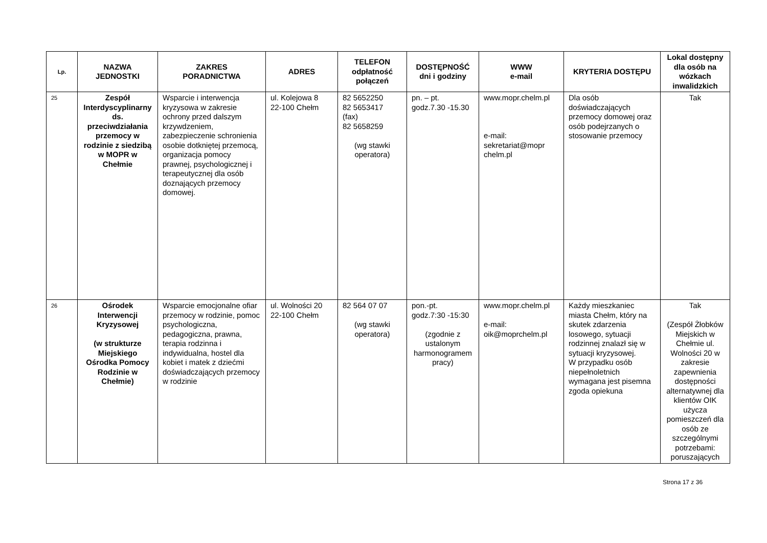| Lp. | NAZWA JEDNOSTKI | ZAKRES PORADNICTWA | ADRES | TELEFON odpłatność połączeń | DOSTĘPNOŚĆ dni i godziny | WWW e-mail | KRYTERIA DOSTĘPU | Lokal dostępny dla osób na wózkach inwalidzkich |
| --- | --- | --- | --- | --- | --- | --- | --- | --- |
| 25 | Zespół Interdyscyplinarny ds. przeciwdziałania przemocy w rodzinie z siedzibą w MOPR w Chełmie | Wsparcie i interwencja kryzysowa w zakresie ochrony przed dalszym krzywdzeniem, zabezpieczenie schronienia osobie dotkniętej przemocą, organizacja pomocy prawnej, psychologicznej i terapeutycznej dla osób doznających przemocy domowej. | ul. Kolejowa 8 22-100 Chełm | 82 5652250 82 5653417 (fax) 82 5658259 (wg stawki operatora) | pn. – pt. godz.7.30 -15.30 | www.mopr.chelm.pl e-mail: sekretariat@mopr chelm.pl | Dla osób doświadczających przemocy domowej oraz osób podejrzanych o stosowanie przemocy | Tak |
| 26 | Ośrodek Interwencji Kryzysowej (w strukturze Miejskiego Ośrodka Pomocy Rodzinie w Chełmie) | Wsparcie emocjonalne ofiar przemocy w rodzinie, pomoc psychologiczna, pedagogiczna, prawna, terapia rodzinna i indywidualna, hostel dla kobiet i matek z dziećmi doświadczających przemocy w rodzinie | ul. Wolności 20 22-100 Chełm | 82 564 07 07 (wg stawki operatora) | pon.-pt. godz.7:30 -15:30 (zgodnie z ustalonym harmonogramem pracy) | www.mopr.chelm.pl e-mail: oik@moprchelm.pl | Każdy mieszkaniec miasta Chełm, który na skutek zdarzenia losowego, sytuacji rodzinnej znalazł się w sytuacji kryzysowej. W przypadku osób niepełnoletnich wymagana jest pisemna zgoda opiekuna | Tak (Zespół Żłobków Miejskich w Chełmie ul. Wolności 20 w zakresie zapewnienia dostępności alternatywnej dla klientów OIK użycza pomieszczeń dla osób ze szczególnymi potrzebami: poruszających |
Strona 17 z 36